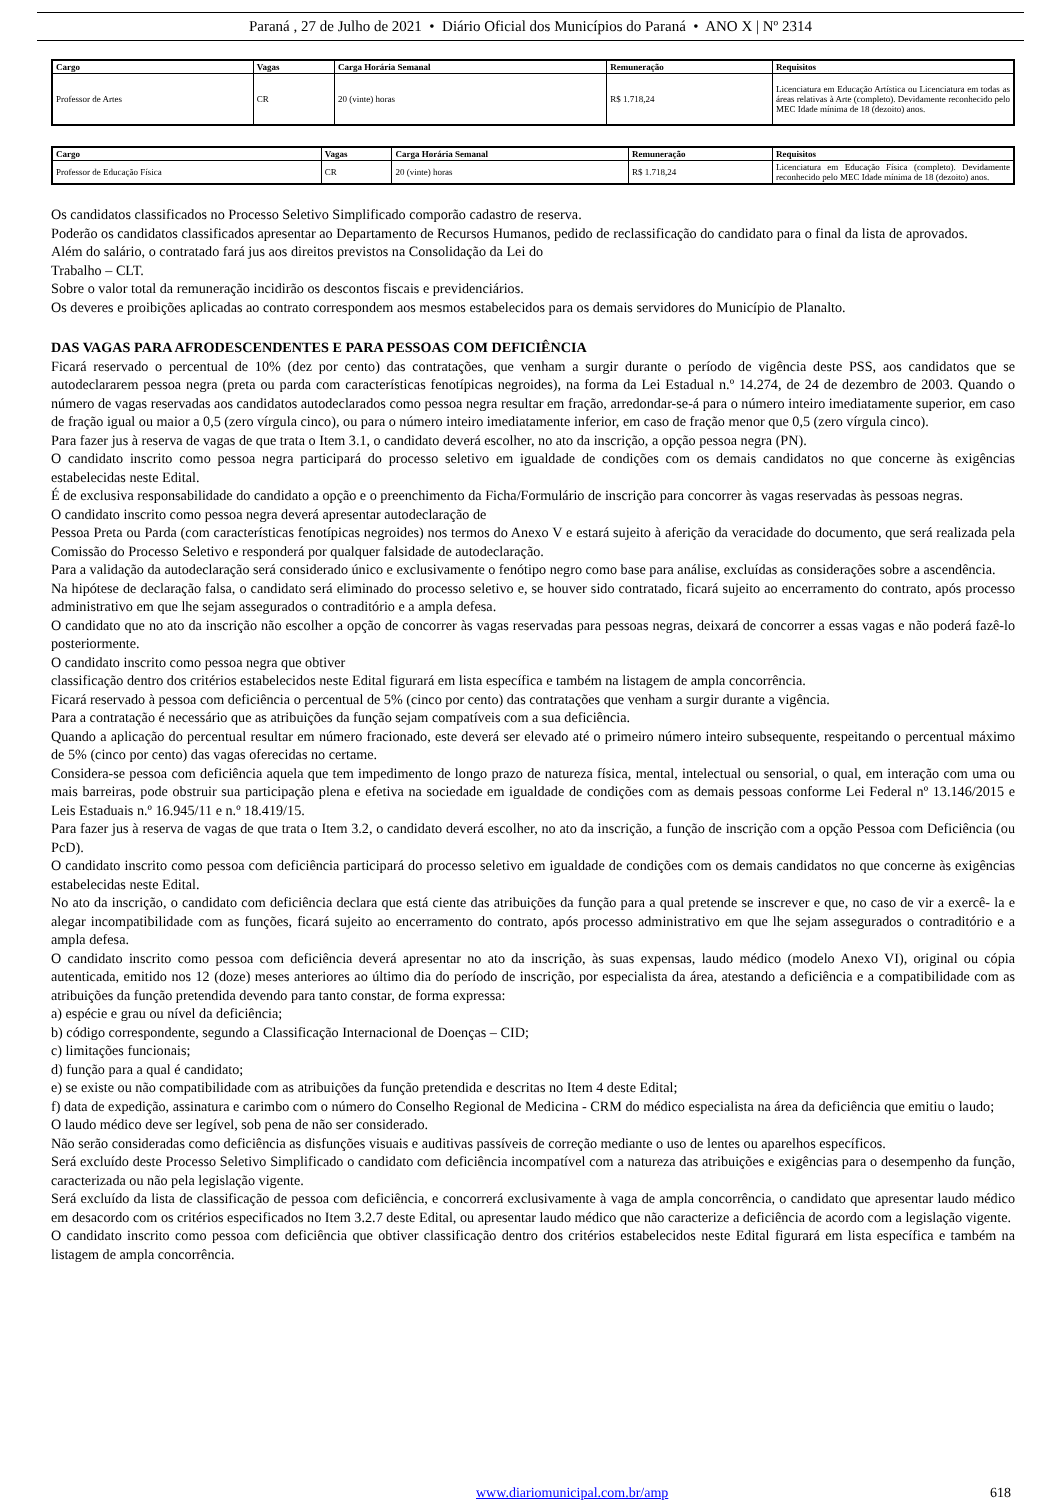Paraná , 27 de Julho de 2021 • Diário Oficial dos Municípios do Paraná • ANO X | Nº 2314
| Cargo | Vagas | Carga Horária Semanal | Remuneração | Requisitos |
| --- | --- | --- | --- | --- |
| Professor de Artes | CR | 20 (vinte) horas | R$ 1.718,24 | Licenciatura em Educação Artística ou Licenciatura em todas as áreas relativas à Arte (completo). Devidamente reconhecido pelo MEC Idade mínima de 18 (dezoito) anos. |
| Cargo | Vagas | Carga Horária Semanal | Remuneração | Requisitos |
| --- | --- | --- | --- | --- |
| Professor de Educação Física | CR | 20 (vinte) horas | R$ 1.718,24 | Licenciatura em Educação Física (completo). Devidamente reconhecido pelo MEC Idade mínima de 18 (dezoito) anos. |
Os candidatos classificados no Processo Seletivo Simplificado comporão cadastro de reserva.
Poderão os candidatos classificados apresentar ao Departamento de Recursos Humanos, pedido de reclassificação do candidato para o final da lista de aprovados.
Além do salário, o contratado fará jus aos direitos previstos na Consolidação da Lei do
Trabalho – CLT.
Sobre o valor total da remuneração incidirão os descontos fiscais e previdenciários.
Os deveres e proibições aplicadas ao contrato correspondem aos mesmos estabelecidos para os demais servidores do Município de Planalto.
DAS VAGAS PARA AFRODESCENDENTES E PARA PESSOAS COM DEFICIÊNCIA
Ficará reservado o percentual de 10% (dez por cento) das contratações, que venham a surgir durante o período de vigência deste PSS, aos candidatos que se autodeclararem pessoa negra (preta ou parda com características fenotípicas negroides), na forma da Lei Estadual n.º 14.274, de 24 de dezembro de 2003. Quando o número de vagas reservadas aos candidatos autodeclarados como pessoa negra resultar em fração, arredondar-se-á para o número inteiro imediatamente superior, em caso de fração igual ou maior a 0,5 (zero vírgula cinco), ou para o número inteiro imediatamente inferior, em caso de fração menor que 0,5 (zero vírgula cinco).
Para fazer jus à reserva de vagas de que trata o Item 3.1, o candidato deverá escolher, no ato da inscrição, a opção pessoa negra (PN).
O candidato inscrito como pessoa negra participará do processo seletivo em igualdade de condições com os demais candidatos no que concerne às exigências estabelecidas neste Edital.
É de exclusiva responsabilidade do candidato a opção e o preenchimento da Ficha/Formulário de inscrição para concorrer às vagas reservadas às pessoas negras.
O candidato inscrito como pessoa negra deverá apresentar autodeclaração de
Pessoa Preta ou Parda (com características fenotípicas negroides) nos termos do Anexo V e estará sujeito à aferição da veracidade do documento, que será realizada pela Comissão do Processo Seletivo e responderá por qualquer falsidade de autodeclaração.
Para a validação da autodeclaração será considerado único e exclusivamente o fenótipo negro como base para análise, excluídas as considerações sobre a ascendência.
Na hipótese de declaração falsa, o candidato será eliminado do processo seletivo e, se houver sido contratado, ficará sujeito ao encerramento do contrato, após processo administrativo em que lhe sejam assegurados o contraditório e a ampla defesa.
O candidato que no ato da inscrição não escolher a opção de concorrer às vagas reservadas para pessoas negras, deixará de concorrer a essas vagas e não poderá fazê-lo posteriormente.
O candidato inscrito como pessoa negra que obtiver
classificação dentro dos critérios estabelecidos neste Edital figurará em lista específica e também na listagem de ampla concorrência.
Ficará reservado à pessoa com deficiência o percentual de 5% (cinco por cento) das contratações que venham a surgir durante a vigência.
Para a contratação é necessário que as atribuições da função sejam compatíveis com a sua deficiência.
Quando a aplicação do percentual resultar em número fracionado, este deverá ser elevado até o primeiro número inteiro subsequente, respeitando o percentual máximo de 5% (cinco por cento) das vagas oferecidas no certame.
Considera-se pessoa com deficiência aquela que tem impedimento de longo prazo de natureza física, mental, intelectual ou sensorial, o qual, em interação com uma ou mais barreiras, pode obstruir sua participação plena e efetiva na sociedade em igualdade de condições com as demais pessoas conforme Lei Federal nº 13.146/2015 e Leis Estaduais n.º 16.945/11 e n.º 18.419/15.
Para fazer jus à reserva de vagas de que trata o Item 3.2, o candidato deverá escolher, no ato da inscrição, a função de inscrição com a opção Pessoa com Deficiência (ou PcD).
O candidato inscrito como pessoa com deficiência participará do processo seletivo em igualdade de condições com os demais candidatos no que concerne às exigências estabelecidas neste Edital.
No ato da inscrição, o candidato com deficiência declara que está ciente das atribuições da função para a qual pretende se inscrever e que, no caso de vir a exercê- la e alegar incompatibilidade com as funções, ficará sujeito ao encerramento do contrato, após processo administrativo em que lhe sejam assegurados o contraditório e a ampla defesa.
O candidato inscrito como pessoa com deficiência deverá apresentar no ato da inscrição, às suas expensas, laudo médico (modelo Anexo VI), original ou cópia autenticada, emitido nos 12 (doze) meses anteriores ao último dia do período de inscrição, por especialista da área, atestando a deficiência e a compatibilidade com as atribuições da função pretendida devendo para tanto constar, de forma expressa:
a) espécie e grau ou nível da deficiência;
b) código correspondente, segundo a Classificação Internacional de Doenças – CID;
c) limitações funcionais;
d) função para a qual é candidato;
e) se existe ou não compatibilidade com as atribuições da função pretendida e descritas no Item 4 deste Edital;
f) data de expedição, assinatura e carimbo com o número do Conselho Regional de Medicina - CRM do médico especialista na área da deficiência que emitiu o laudo;
O laudo médico deve ser legível, sob pena de não ser considerado.
Não serão consideradas como deficiência as disfunções visuais e auditivas passíveis de correção mediante o uso de lentes ou aparelhos específicos.
Será excluído deste Processo Seletivo Simplificado o candidato com deficiência incompatível com a natureza das atribuições e exigências para o desempenho da função, caracterizada ou não pela legislação vigente.
Será excluído da lista de classificação de pessoa com deficiência, e concorrerá exclusivamente à vaga de ampla concorrência, o candidato que apresentar laudo médico em desacordo com os critérios especificados no Item 3.2.7 deste Edital, ou apresentar laudo médico que não caracterize a deficiência de acordo com a legislação vigente.
O candidato inscrito como pessoa com deficiência que obtiver classificação dentro dos critérios estabelecidos neste Edital figurará em lista específica e também na listagem de ampla concorrência.
www.diariomunicipal.com.br/amp 618